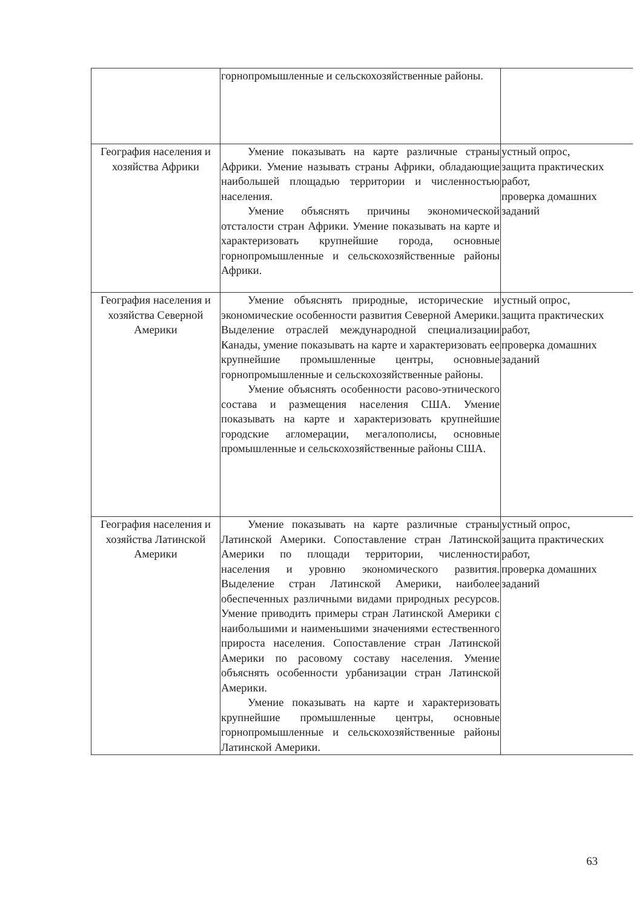| | горнопромышленные и сельскохозяйственные районы. | |
| География населения и хозяйства Африки | Умение показывать на карте различные страны Африки. Умение называть страны Африки, обладающие наибольшей площадью территории и численностью населения. Умение объяснять причины экономической отсталости стран Африки. Умение показывать на карте и характеризовать крупнейшие города, основные горнопромышленные и сельскохозяйственные районы Африки. | устный опрос, защита практических работ, проверка домашних заданий |
| География населения и хозяйства Северной Америки | Умение объяснять природные, исторические и экономические особенности развития Северной Америки. Выделение отраслей международной специализации Канады, умение показывать на карте и характеризовать ее крупнейшие промышленные центры, основные горнопромышленные и сельскохозяйственные районы. Умение объяснять особенности расово-этнического состава и размещения населения США. Умение показывать на карте и характеризовать крупнейшие городские агломерации, мегалополисы, основные промышленные и сельскохозяйственные районы США. | устный опрос, защита практических работ, проверка домашних заданий |
| География населения и хозяйства Латинской Америки | Умение показывать на карте различные страны Латинской Америки. Сопоставление стран Латинской Америки по площади территории, численности населения и уровню экономического развития. Выделение стран Латинской Америки, наиболее обеспеченных различными видами природных ресурсов. Умение приводить примеры стран Латинской Америки с наибольшими и наименьшими значениями естественного прироста населения. Сопоставление стран Латинской Америки по расовому составу населения. Умение объяснять особенности урбанизации стран Латинской Америки. Умение показывать на карте и характеризовать крупнейшие промышленные центры, основные горнопромышленные и сельскохозяйственные районы Латинской Америки. | устный опрос, защита практических работ, проверка домашних заданий |
63